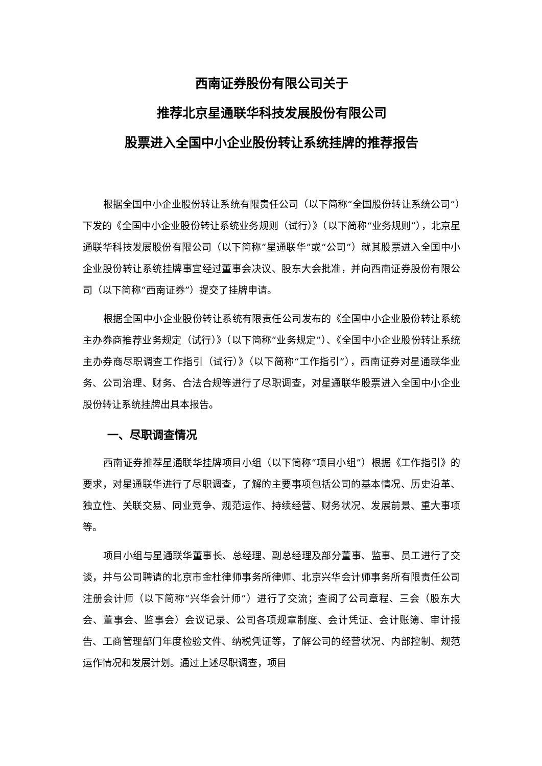西南证券股份有限公司关于
推荐北京星通联华科技发展股份有限公司
股票进入全国中小企业股份转让系统挂牌的推荐报告
根据全国中小企业股份转让系统有限责任公司（以下简称“全国股份转让系统公司”）下发的《全国中小企业股份转让系统业务规则（试行）》（以下简称“业务规则”），北京星通联华科技发展股份有限公司（以下简称“星通联华”或“公司”）就其股票进入全国中小企业股份转让系统挂牌事宜经过董事会决议、股东大会批准，并向西南证券股份有限公司（以下简称“西南证券”）提交了挂牌申请。
根据全国中小企业股份转让系统有限责任公司发布的《全国中小企业股份转让系统主办券商推荐业务规定（试行）》（以下简称“业务规定”）、《全国中小企业股份转让系统主办券商尽职调查工作指引（试行）》（以下简称“工作指引”），西南证券对星通联华业务、公司治理、财务、合法合规等进行了尽职调查，对星通联华股票进入全国中小企业股份转让系统挂牌出具本报告。
一、尽职调查情况
西南证券推荐星通联华挂牌项目小组（以下简称“项目小组”）根据《工作指引》的要求，对星通联华进行了尽职调查，了解的主要事项包括公司的基本情况、历史沿革、独立性、关联交易、同业竞争、规范运作、持续经营、财务状况、发展前景、重大事项等。
项目小组与星通联华董事长、总经理、副总经理及部分董事、监事、员工进行了交谈，并与公司聘请的北京市金杜律师事务所律师、北京兴华会计师事务所有限责任公司注册会计师（以下简称“兴华会计师”）进行了交流；查阅了公司章程、三会（股东大会、董事会、监事会）会议记录、公司各项规章制度、会计凭证、会计账簿、审计报告、工商管理部门年度检验文件、纳税凭证等，了解公司的经营状况、内部控制、规范运作情况和发展计划。通过上述尽职调查，项目